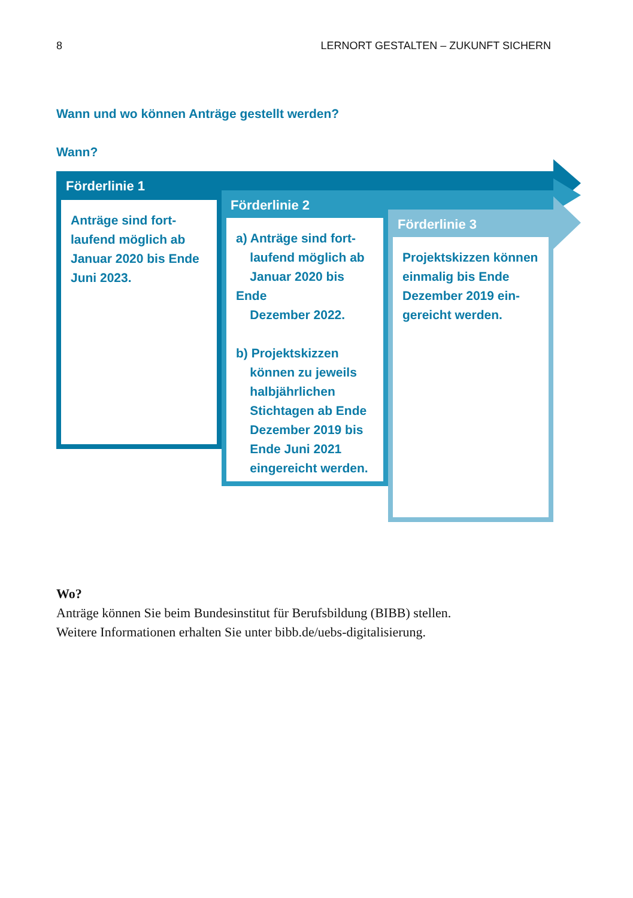8 LERNORT GESTALTEN – ZUKUNFT SICHERN
Wann und wo können Anträge gestellt werden?
Wann?
Förderlinie 1
Anträge sind fort-
laufend möglich ab
Januar 2020 bis Ende
Juni 2023.
Förderlinie 2
a) Anträge sind fort-
laufend möglich ab
Januar 2020 bis Ende
Dezember 2022.
b) Projektskizzen
können zu jeweils
halbjährlichen
Stichtagen ab Ende
Dezember 2019 bis
Ende Juni 2021
eingereicht werden.
Förderlinie 3
Projektskizzen können
einmalig bis Ende
Dezember 2019 ein-
gereicht werden.
Wo?
Anträge können Sie beim Bundesinstitut für Berufsbildung (BIBB) stellen.
Weitere Informationen erhalten Sie unter bibb.de/uebs-digitalisierung.